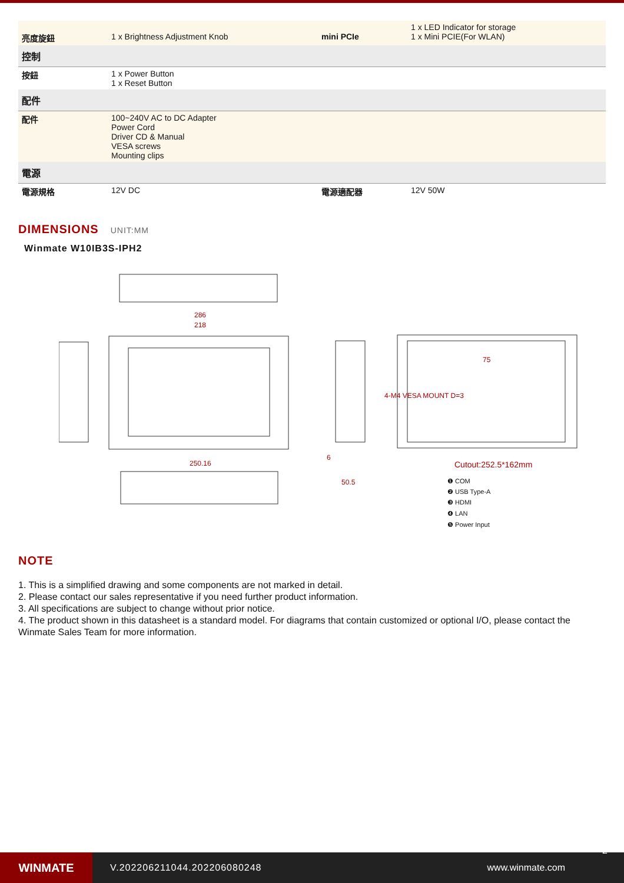| 亮度旋鈕 | 1 x Brightness Adjustment Knob | mini PCIe | 1 x LED Indicator for storage 1 x Mini PCIE(For WLAN) |
| 控制 | | | |
| 按鈕 | 1 x Power Button 1 x Reset Button | | |
| 配件 | | | |
| 配件 | 100~240V AC to DC Adapter Power Cord Driver CD & Manual VESA screws Mounting clips | | |
| 電源 | | | |
| 電源規格 | 12V DC | 電源適配器 | 12V 50W |
DIMENSIONS UNIT:MM
Winmate W10IB3S-IPH2
286
218
250.16
4-M4 VESA MOUNT D=3
Cutout:252.5*162mm
75
50.5
6
❶ COM
❷ USB Type-A
❸ HDMI
❹ LAN
❺ Power Input
NOTE
1. This is a simplified drawing and some components are not marked in detail.
2. Please contact our sales representative if you need further product information.
3. All specifications are subject to change without prior notice.
4. The product shown in this datasheet is a standard model. For diagrams that contain customized or optional I/O, please contact the Winmate Sales Team for more information.
WINMATE
V.202206211044.202206080248 www.winmate.com
2